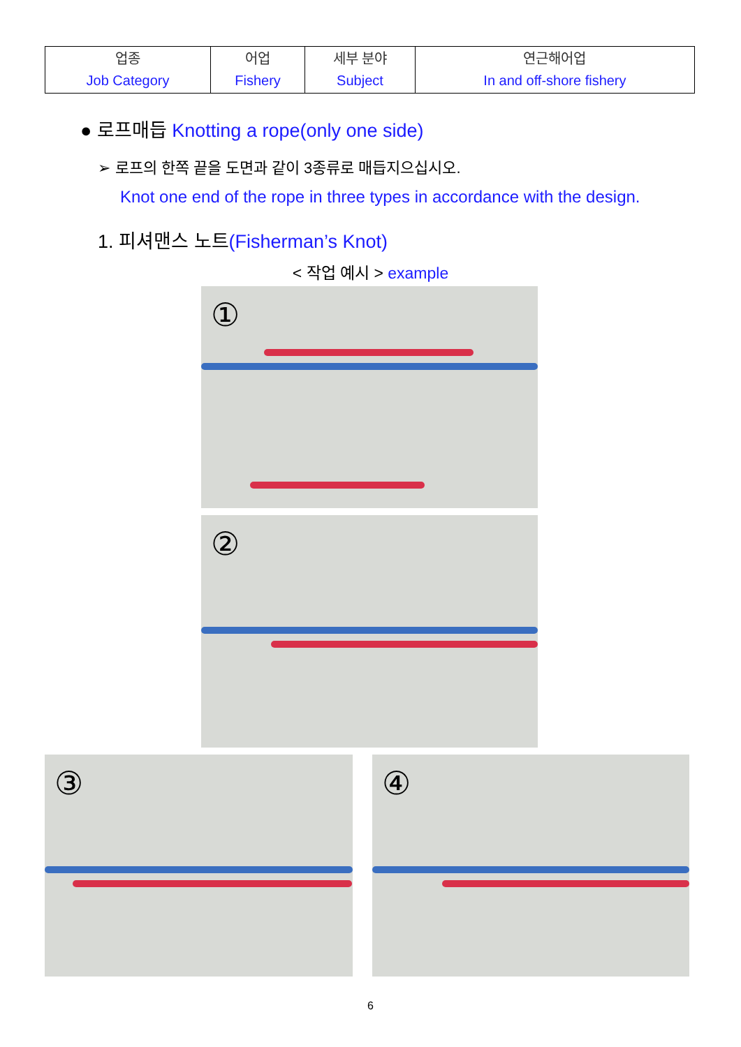| 업종 Job Category | 어업 Fishery | 세부 분야 Subject | 연근해어업 In and off-shore fishery |
● 로프매듭 Knotting a rope(only one side)
➢ 로프의 한쪽 끝을 도면과 같이 3종류로 매듭지으십시오.
Knot one end of the rope in three types in accordance with the design.
1. 피셔맨스 노트(Fisherman’s Knot)
< 작업 예시 > example
①
②
③ ④
6